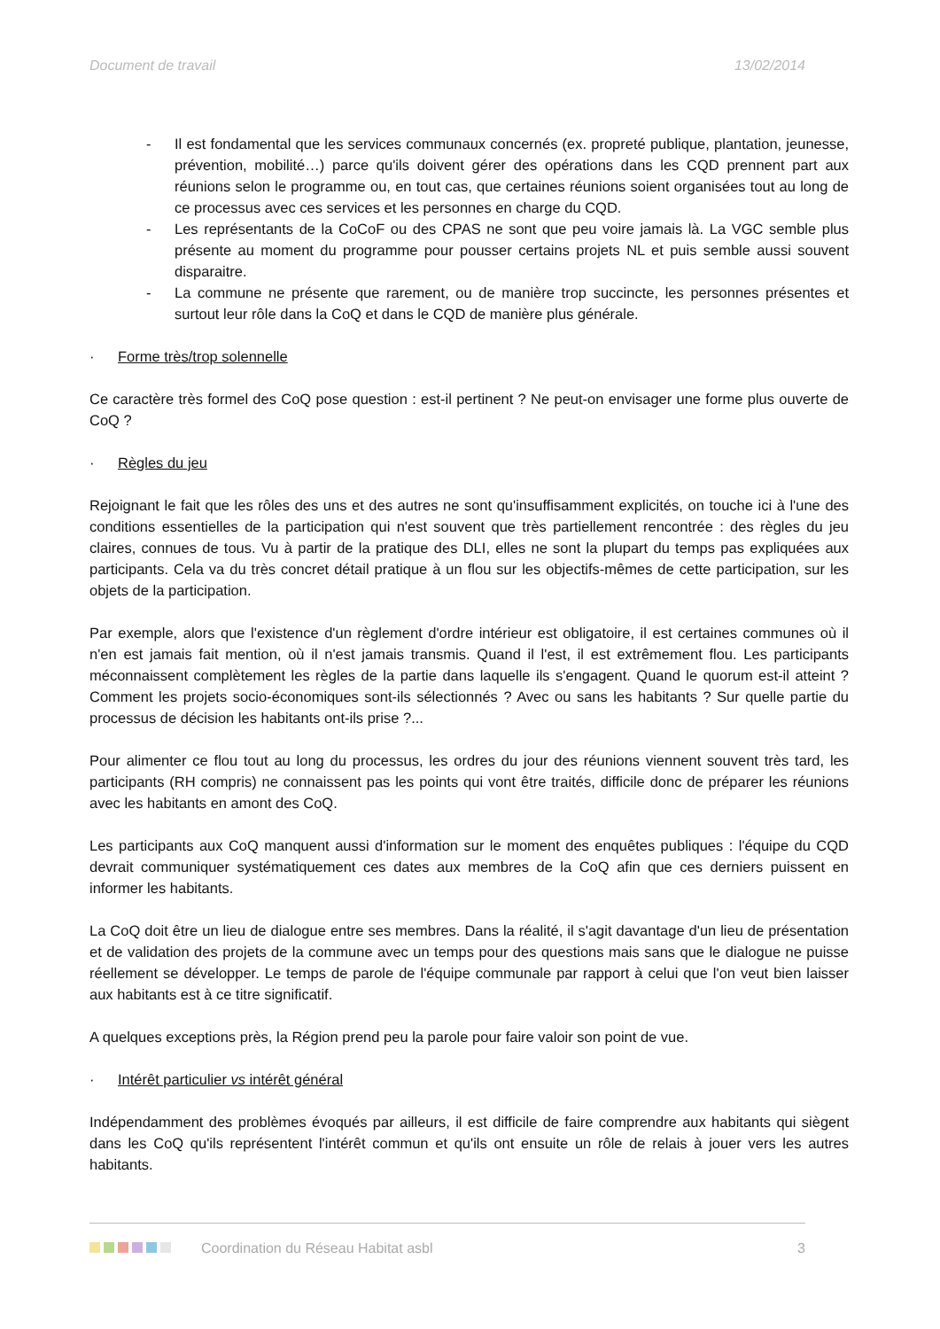Document de travail 13/02/2014
- Il est fondamental que les services communaux concernés (ex. propreté publique, plantation, jeunesse, prévention, mobilité…) parce qu'ils doivent gérer des opérations dans les CQD prennent part aux réunions selon le programme ou, en tout cas, que certaines réunions soient organisées tout au long de ce processus avec ces services et les personnes en charge du CQD.
- Les représentants de la CoCoF ou des CPAS ne sont que peu voire jamais là. La VGC semble plus présente au moment du programme pour pousser certains projets NL et puis semble aussi souvent disparaitre.
- La commune ne présente que rarement, ou de manière trop succincte, les personnes présentes et surtout leur rôle dans la CoQ et dans le CQD de manière plus générale.
· Forme très/trop solennelle
Ce caractère très formel des CoQ pose question : est-il pertinent ? Ne peut-on envisager une forme plus ouverte de CoQ ?
· Règles du jeu
Rejoignant le fait que les rôles des uns et des autres ne sont qu'insuffisamment explicités, on touche ici à l'une des conditions essentielles de la participation qui n'est souvent que très partiellement rencontrée : des règles du jeu claires, connues de tous. Vu à partir de la pratique des DLI, elles ne sont la plupart du temps pas expliquées aux participants. Cela va du très concret détail pratique à un flou sur les objectifs-mêmes de cette participation, sur les objets de la participation.
Par exemple, alors que l'existence d'un règlement d'ordre intérieur est obligatoire, il est certaines communes où il n'en est jamais fait mention, où il n'est jamais transmis. Quand il l'est, il est extrêmement flou. Les participants méconnaissent complètement les règles de la partie dans laquelle ils s'engagent. Quand le quorum est-il atteint ? Comment les projets socio-économiques sont-ils sélectionnés ? Avec ou sans les habitants ? Sur quelle partie du processus de décision les habitants ont-ils prise ?...
Pour alimenter ce flou tout au long du processus, les ordres du jour des réunions viennent souvent très tard, les participants (RH compris) ne connaissent pas les points qui vont être traités, difficile donc de préparer les réunions avec les habitants en amont des CoQ.
Les participants aux CoQ manquent aussi d'information sur le moment des enquêtes publiques : l'équipe du CQD devrait communiquer systématiquement ces dates aux membres de la CoQ afin que ces derniers puissent en informer les habitants.
La CoQ doit être un lieu de dialogue entre ses membres. Dans la réalité, il s'agit davantage d'un lieu de présentation et de validation des projets de la commune avec un temps pour des questions mais sans que le dialogue ne puisse réellement se développer. Le temps de parole de l'équipe communale par rapport à celui que l'on veut bien laisser aux habitants est à ce titre significatif.
A quelques exceptions près, la Région prend peu la parole pour faire valoir son point de vue.
· Intérêt particulier vs intérêt général
Indépendamment des problèmes évoqués par ailleurs, il est difficile de faire comprendre aux habitants qui siègent dans les CoQ qu'ils représentent l'intérêt commun et qu'ils ont ensuite un rôle de relais à jouer vers les autres habitants.
Coordination du Réseau Habitat asbl 3